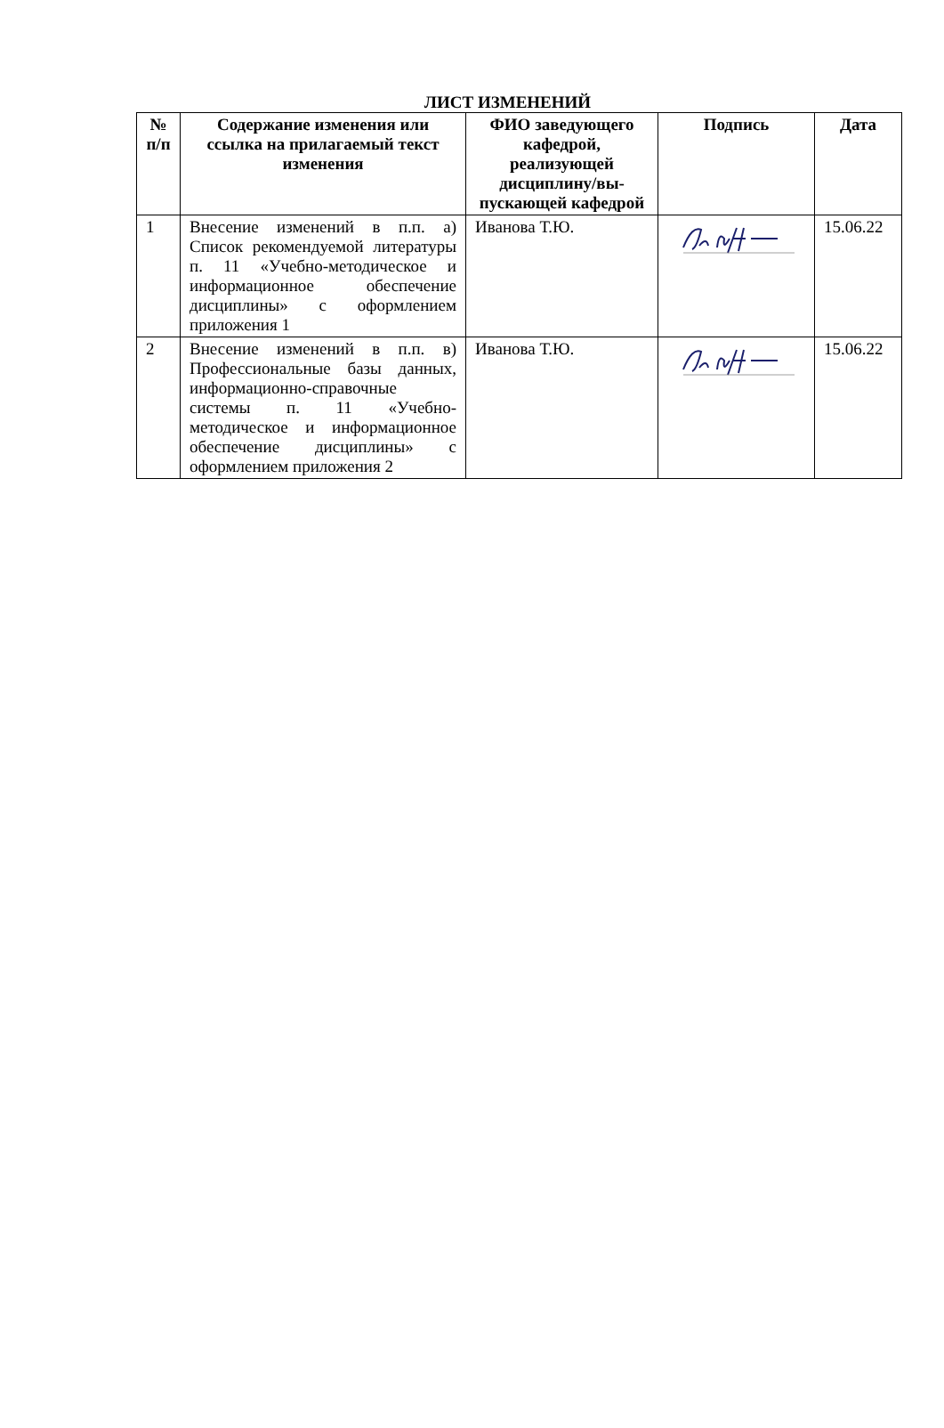ЛИСТ ИЗМЕНЕНИЙ
| № п/п | Содержание изменения или ссылка на прилагаемый текст изменения | ФИО заведующего кафедрой, реализующей дисциплину/вы-пускающей кафедрой | Подпись | Дата |
| --- | --- | --- | --- | --- |
| 1 | Внесение изменений в п.п. а) Список рекомендуемой литературы п. 11 «Учебно-методическое и информационное обеспечение дисциплины» с оформлением приложения 1 | Иванова Т.Ю. | | 15.06.22 |
| 2 | Внесение изменений в п.п. в) Профессиональные базы данных, информационно-справочные системы п. 11 «Учебно-методическое и информационное обеспечение дисциплины» с оформлением приложения 2 | Иванова Т.Ю. | | 15.06.22 |